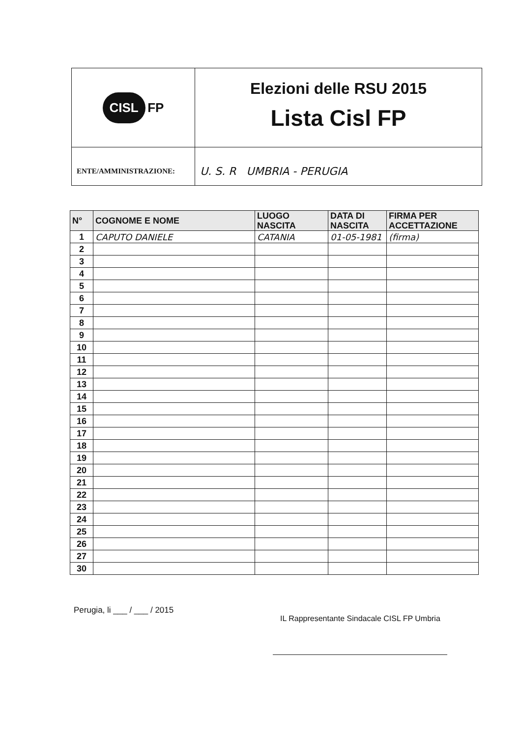| CISL FP | Elezioni delle RSU 2015 Lista Cisl FP |
| ENTE/AMMINISTRAZIONE: | U. S. R UMBRIA - PERUGIA |
| N° | COGNOME E NOME | LUOGO NASCITA | DATA DI NASCITA | FIRMA PER ACCETTAZIONE |
| --- | --- | --- | --- | --- |
| 1 | CAPUTO DANIELE | CATANIA | 01-05-1981 | (firma) |
| 2 | | | | |
| 3 | | | | |
| 4 | | | | |
| 5 | | | | |
| 6 | | | | |
| 7 | | | | |
| 8 | | | | |
| 9 | | | | |
| 10 | | | | |
| 11 | | | | |
| 12 | | | | |
| 13 | | | | |
| 14 | | | | |
| 15 | | | | |
| 16 | | | | |
| 17 | | | | |
| 18 | | | | |
| 19 | | | | |
| 20 | | | | |
| 21 | | | | |
| 22 | | | | |
| 23 | | | | |
| 24 | | | | |
| 25 | | | | |
| 26 | | | | |
| 27 | | | | |
| 30 | | | | |
Perugia, li ___ / ___ / 2015
IL Rappresentante Sindacale CISL FP Umbria